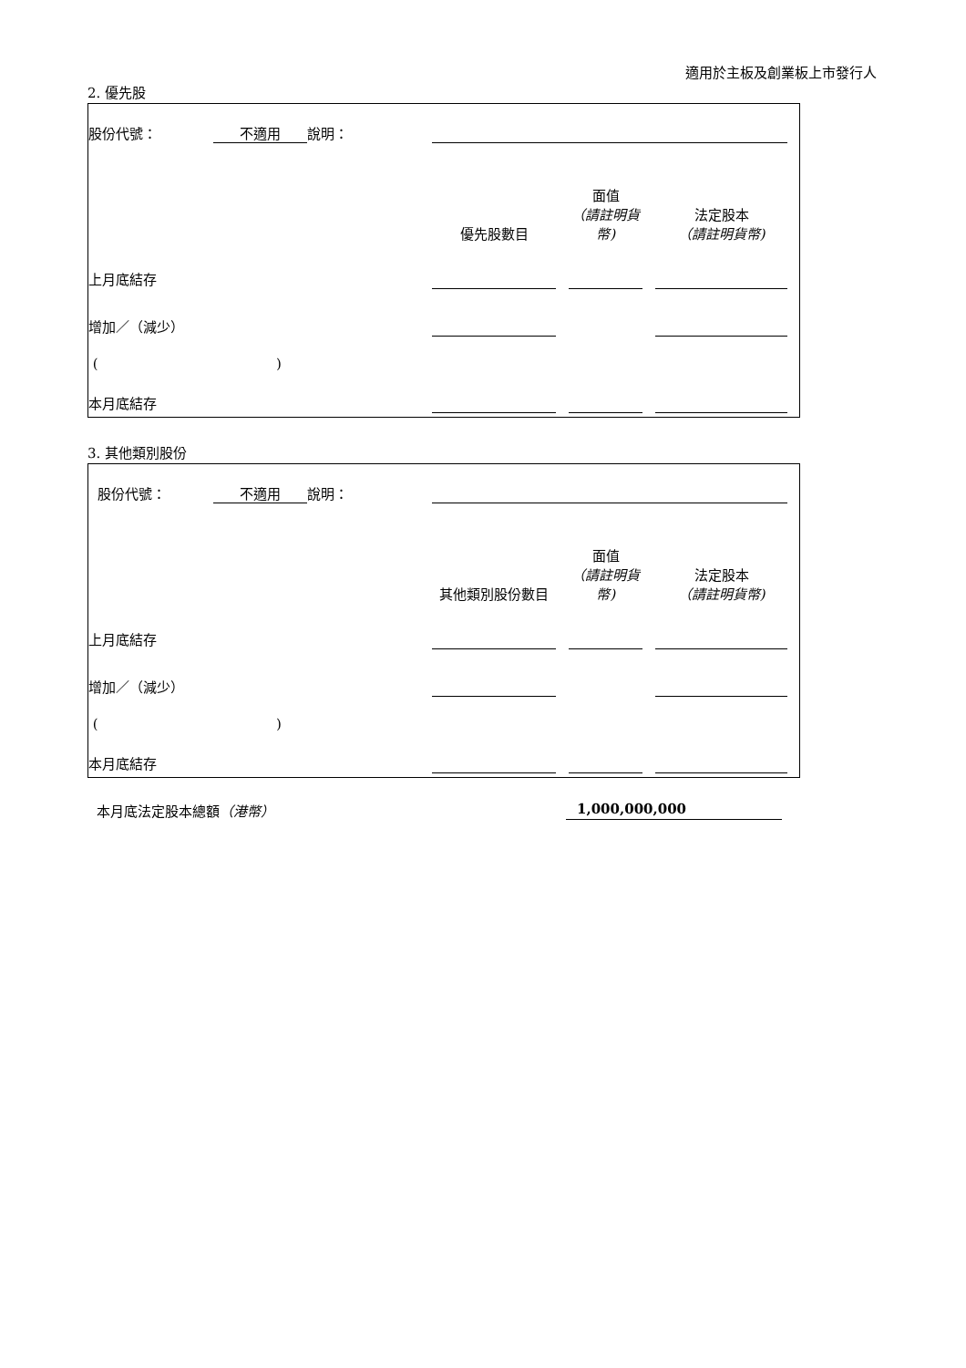適用於主板及創業板上市發行人
2. 優先股
| 股份代號： | 不適用 | 說明： | | | | | | |
| | | | 優先股數目 | | 面值 （請註明貨幣) | | 法定股本 （請註明貨幣) | |
| 上月底結存 | | | | | | | | |
| 增加／（減少） | | | | | | | | |
| ( ) | | | | | | | | |
| 本月底結存 | | | | | | | | |
3. 其他類別股份
| 股份代號： | 不適用 | 說明： | | | | | | |
| | | | 其他類別股份數目 | | 面值 （請註明貨幣) | | 法定股本 （請註明貨幣) | |
| 上月底結存 | | | | | | | | |
| 增加／（減少） | | | | | | | | |
| ( ) | | | | | | | | |
| 本月底結存 | | | | | | | | |
本月底法定股本總額（港幣） 1,000,000,000